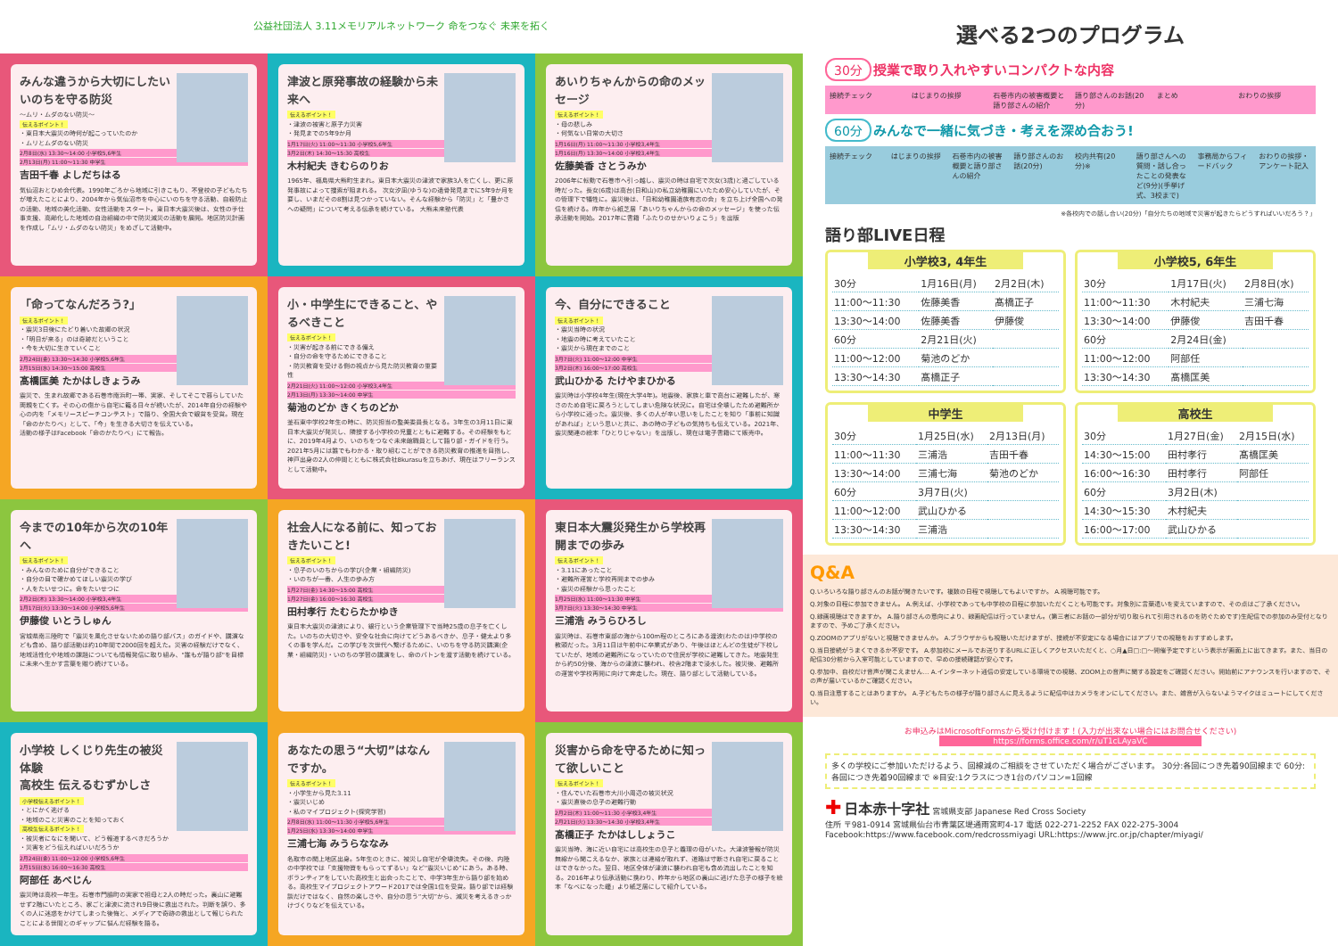公益社団法人 3.11メモリアルネットワーク 命をつなぐ 未来を拓く
みんな違うから大切にしたい いのちを守る防災
～ムリ・ムダのない防災～
伝えるポイント！
・東日本大震災の時何が起こっていたのか
・ムリとムダのない防災
2月8日(水) 13:30～14:00 小学校5,6年生
2月13日(月) 11:00～11:30 中学生
吉田千春 よしだちはる
気仙沼おとひめ会代表。1990年ごろから地域に引きこもり、不登校の子どもたちが増えたことにより、2004年から気仙沼市を中心にいのちを守る活動、自殺防止の活動、地域の美化活動、女性活動をスタート。東日本大震災後は、女性の手仕事支援、高齢化した地域の自治組織の中で防災減災の活動を展開。地区防災計画を作成し「ムリ・ムダのない防災」をめざして活動中。
津波と原発事故の経験から未来へ
伝えるポイント！
・津波の被害と原子力災害
・発見までの5年9か月
1月17日(火) 11:00～11:30 小学校5,6年生
3月2日(木) 14:30～15:30 高校生
木村紀夫 きむらのりお
1965年、福島県大熊町生まれ。東日本大震災の津波で家族3人を亡くし、更に原発事故によって捜索が阻まれる。 次女汐凪(ゆうな)の遺骨発見までに5年9か月を要し、いまだその8割は見つかっていない。そんな経験から「防災」と「豊かさへの疑問」について考える伝承を続けている。 大熊未来塾代表
あいりちゃんからの命のメッセージ
伝えるポイント！
・母の悲しみ
・何気ない日常の大切さ
1月16日(月) 11:00～11:30 小学校3,4年生
1月16日(月) 13:30～14:00 小学校3,4年生
佐藤美香 さとうみか
2006年に転勤で石巻市へ引っ越し、震災の時は自宅で次女(3歳)と過ごしている時だった。長女(6歳)は高台(日和山)の私立幼稚園にいたため安心していたが、その管理下で犠牲に。震災後は、「日和幼稚園遺族有志の会」を立ち上げ全国への発信を続ける。昨年から紙芝居「あいりちゃんからの命のメッセージ」を使った伝承活動を開始。2017年に書籍「ふたりのせかいりょこう」を出版
「命ってなんだろう?」
伝えるポイント！
・震災3日後にたどり着いた故郷の状況
・「明日が来る」のは奇跡だということ
・今を大切に生きていくこと
2月24日(金) 13:30～14:30 小学校5,6年生
2月15日(水) 14:30～15:00 高校生
髙橋匡美 たかはしきょうみ
震災で、生まれ故郷である石巻市南浜町一帯、実家、そしてそこで暮らしていた両親を亡くす。その心の傷から自宅に籠る日々が続いたが、2014年自分の経験や心の内を「メモリースピーチコンテスト」で語り、全国大会で銀賞を受賞。現在「命のかたりべ」として、「今」を生きる大切さを伝えている。
活動の様子はFacebook「命のかたりべ」にて報告。
小・中学生にできること、やるべきこと
伝えるポイント！
・災害が起きる前にできる備え
・自分の命を守るためにできること
・防災教育を受ける側の視点から見た防災教育の重要性
2月21日(火) 11:00～12:00 小学校3,4年生
2月13日(月) 13:30～14:00 中学生
菊池のどか きくちのどか
釜石東中学校2年生の時に、防災担当の整美委員長となる。3年生の3月11日に東日本大震災が発災し、隣接する小学校の児童とともに避難する。その経験をもとに、2019年4月より、いのちをつなぐ未来館職員として語り部・ガイドを行う。2021年5月には誰でもわかる・取り組むことができる防災教育の推進を目指し、神戸出身の2人の仲間とともに株式会社8kurasuを立ちあげ、現在はフリーランスとして活動中。
今、自分にできること
伝えるポイント！
・震災当時の状況
・地震の時に考えていたこと
・震災から現在までのこと
3月7日(火) 11:00～12:00 中学生
3月2日(木) 16:00～17:00 高校生
武山ひかる たけやまひかる
震災時は小学校4年生(現在大学4年)。地震後、家族と車で高台に避難したが、寒さのため自宅に戻ろうとしてしまい危険な状況に。自宅は全壊したため避難所から小学校に通った。震災後、多くの人が辛い思いをしたことを知り「事前に知識があれば」という思いと共に、あの時の子どもの気持ちも伝えている。2021年、震災関連の絵本「ひとりじゃない」を出版し、現在は電子書籍にて販売中。
今までの10年から次の10年へ
伝えるポイント！
・みんなのために自分ができること
・自分の目で確かめてほしい震災の学び
・人をたいせつに。命をたいせつに
2月2日(木) 13:30～14:00 小学校3,4年生
1月17日(火) 13:30～14:00 小学校5,6年生
伊藤俊 いとうしゅん
宮城県南三陸町で「震災を風化させないための語り部バス」のガイドや、講演なども含め、語り部活動は約10年間で2000回を超えた。災害の経験だけでなく、地域活性化や地域の課題についても情報発信に取り組み、"誰もが語り部"を目標に未来へ生かす言葉を贈り続けている。
社会人になる前に、知っておきたいこと!
伝えるポイント！
・息子のいのちからの学び(企業・組織防災)
・いのちが一番、人生の歩み方
1月27日(金) 14:30～15:00 高校生
1月27日(金) 16:00～16:30 高校生
田村孝行 たむらたかゆき
東日本大震災の津波により、銀行という企業管理下で当時25歳の息子を亡くした。いのちの大切さや、安全な社会に向けてどうあるべきか、息子・健太より多くの事を学んだ。この学びを次世代へ繋げるために、いのちを守る防災講演(企業・組織防災)・いのちの学習の講演をし、命のバトンを渡す活動を続けている。
東日本大震災発生から学校再開までの歩み
伝えるポイント！
・3.11にあったこと
・避難所運営と学校再開までの歩み
・震災の経験から思ったこと
1月25日(水) 11:00～11:30 中学生
3月7日(火) 13:30～14:30 中学生
三浦浩 みうらひろし
震災時は、石巻市東部の海から100m程のところにある渡波(わたのは)中学校の教頭だった。3月11日は午前中に卒業式があり、午後はほとんどの生徒が下校していたが、地域の避難所になっていたので住民が学校に避難してきた。地震発生から約50分後、海からの津波に襲われ、校舎2階まで浸水した。被災後、避難所の運営や学校再開に向けて奔走した。現在、語り部として活動している。
小学校 しくじり先生の被災体験
高校生 伝えるむずかしさ
小学校伝えるポイント！
・とにかく逃げる
・地域のこと災害のことを知っておく
高校生伝えるポイント！
・被災者になにを聞いて、どう報道するべきだろうか
・災害をどう伝えればいいだろうか
2月24日(金) 11:00～12:00 小学校5,6年生
2月15日(水) 16:00～16:30 高校生
阿部任 あべじん
震災時は高校一年生。石巻市門脇町の実家で祖母と2人の時だった。裏山に避難せず2階にいたところ、家ごと津波に流され9日後に救出された。判断を誤り、多くの人に迷惑をかけてしまった後悔と、メディアで奇跡の救出として報じられたことによる世間とのギャップに悩んだ経験を語る。
あなたの思う“大切”はなんですか。
伝えるポイント！
・小学生から見た3.11
・震災いじめ
・私のマイプロジェクト(探究学習)
2月8日(水) 11:00～11:30 小学校5,6年生
1月25日(水) 13:30～14:00 中学生
三浦七海 みうらななみ
名取市の閖上地区出身。5年生のときに、被災し自宅が全壊流失。その後、内陸の中学校では「支援物資をもらってずるい」など“震災いじめ”にあう。ある時、ボランティアをしていた高校生と出会ったことで、中学3年生から語り部を始める。高校生マイプロジェクトアワード2017では全国1位を受賞。語り部では経験談だけではなく、自然の楽しさや、自分の思う“大切”から、減災を考えるきっかけづくりなどを伝えている。
災害から命を守るために知って欲しいこと
伝えるポイント！
・住んでいた石巻市大川小周辺の被災状況
・震災直後の息子の避難行動
2月2日(木) 11:00～11:30 小学校3,4年生
2月21日(火) 13:30～14:30 小学校3,4年生
髙橋正子 たかはししょうこ
震災当時、海に近い自宅には高校生の息子と義理の母がいた。大津波警報が防災無線から聞こえるなか、家族とは連絡が取れず、道路は寸断され自宅に戻ることはできなかった。翌日、地区全体が津波に襲われ自宅も含め流出したことを知る。2016年より伝承活動に携わり、昨年から地区の裏山に逃げた息子の様子を絵本「なべになった鐘」より紙芝居にして紹介している。
選べる2つのプログラム
30分 授業で取り入れやすいコンパクトな内容
接続チェック はじまりの挨拶 石巻市内の被害概要と語り部さんの紹介 語り部さんのお話(20分) まとめ おわりの挨拶
60分 みんなで一緒に気づき・考えを深め合おう!
接続チェック はじまりの挨拶 石巻市内の被害概要と語り部さんの紹介 語り部さんのお話(20分) 校内共有(20分)※ 語り部さんへの質問・話し合ったことの発表など(9分)(手挙げ式、3校まで)
事務局からフィードバック おわりの挨拶・アンケート記入
※各校内での話し合い(20分)「自分たちの地域で災害が起きたらどうすればいいだろう？」
語り部LIVE日程
小学校3, 4年生
| 30分 | 1月16日(月) | 2月2日(木) |
| 11:00～11:30 | 佐藤美香 | 髙橋正子 |
| 13:30～14:00 | 佐藤美香 | 伊藤俊 |
| 60分 | 2月21日(火) | |
| 11:00～12:00 | 菊池のどか | |
| 13:30～14:30 | 髙橋正子 | |
小学校5, 6年生
| 30分 | 1月17日(火) | 2月8日(水) |
| 11:00～11:30 | 木村紀夫 | 三浦七海 |
| 13:30～14:00 | 伊藤俊 | 吉田千春 |
| 60分 | 2月24日(金) | |
| 11:00～12:00 | 阿部任 | |
| 13:30～14:30 | 髙橋匡美 | |
中学生
| 30分 | 1月25日(水) | 2月13日(月) |
| 11:00～11:30 | 三浦浩 | 吉田千春 |
| 13:30～14:00 | 三浦七海 | 菊池のどか |
| 60分 | 3月7日(火) | |
| 11:00～12:00 | 武山ひかる | |
| 13:30～14:30 | 三浦浩 | |
高校生
| 30分 | 1月27日(金) | 2月15日(水) |
| 14:30～15:00 | 田村孝行 | 髙橋匡美 |
| 16:00～16:30 | 田村孝行 | 阿部任 |
| 60分 | 3月2日(木) | |
| 14:30～15:30 | 木村紀夫 | |
| 16:00～17:00 | 武山ひかる | |
Q&A
Q.いろいろな語り部さんのお話が聞きたいです。複数の日程で視聴してもよいですか。 A.視聴可能です。
Q.対象の日程に参加できません。 A.例えば、小学校であっても中学校の日程に参加いただくことも可能です。対象別に言葉遣いを変えていますので、その点はご了承ください。
Q.録画視聴はできますか。 A.語り部さんの意向により、録画配信は行っていません。(第三者にお話の一部分が切り取られて引用されるのを防ぐためです)生配信での参加のみ受付となりますので、予めご了承ください。
Q.ZOOMのアプリがないと視聴できませんか。 A.ブラウザからも視聴いただけますが、接続が不安定になる場合にはアプリでの視聴をおすすめします。
Q.当日接続がうまくできるか不安です。 A.参加校にメールでお送りするURLに正しくアクセスいただくと、○月▲日□:□～開催予定ですという表示が画面上に出てきます。また、当日の配信30分前から入室可能としていますので、早めの接続確認が安心です。
Q.参加中、自校だけ音声が聞こえません… A.インターネット通信の安定している環境での視聴、ZOOM上の音声に関する設定をご確認ください。開始前にアナウンスを行いますので、その声が届いているかご確認ください。
Q.当日注意することはありますか。 A.子どもたちの様子が語り部さんに見えるように配信中はカメラをオンにしてください。また、雑音が入らないようマイクはミュートにしてください。
お申込みはMicrosoftFormsから受け付けます！(入力が出来ない場合にはお問合せください)
https://forms.office.com/r/uT1cLAyaVC
多くの学校にご参加いただけるよう、回線減のご相談をさせていただく場合がございます。 30分:各回につき先着90回線まで 60分:各回につき先着90回線まで ※目安:1クラスにつき1台のパソコン=1回線
✚ 日本赤十字社 宮城県支部 Japanese Red Cross Society
住所 〒981-0914 宮城県仙台市青葉区堤通雨宮町4-17 電話 022-271-2252 FAX 022-275-3004
Facebook:https://www.facebook.com/redcrossmiyagi URL:https://www.jrc.or.jp/chapter/miyagi/